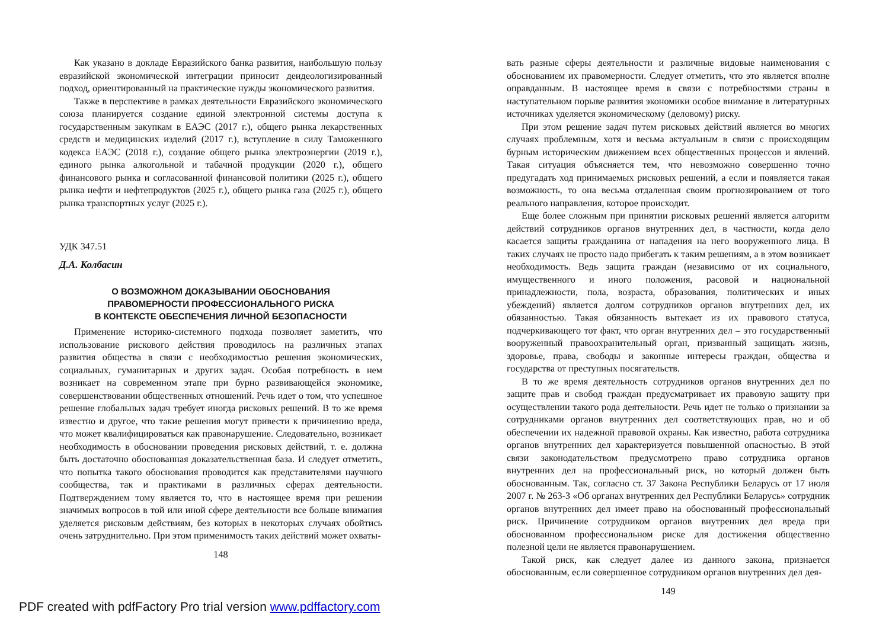Как указано в докладе Евразийского банка развития, наибольшую пользу евразийской экономической интеграции приносит деидеологизированный подход, ориентированный на практические нужды экономического развития.
Также в перспективе в рамках деятельности Евразийского экономического союза планируется создание единой электронной системы доступа к государственным закупкам в ЕАЭС (2017 г.), общего рынка лекарственных средств и медицинских изделий (2017 г.), вступление в силу Таможенного кодекса ЕАЭС (2018 г.), создание общего рынка электроэнергии (2019 г.), единого рынка алкогольной и табачной продукции (2020 г.), общего финансового рынка и согласованной финансовой политики (2025 г.), общего рынка нефти и нефтепродуктов (2025 г.), общего рынка газа (2025 г.), общего рынка транспортных услуг (2025 г.).
УДК 347.51
Д.А. Колбасин
О ВОЗМОЖНОМ ДОКАЗЫВАНИИ ОБОСНОВАНИЯ
ПРАВОМЕРНОСТИ ПРОФЕССИОНАЛЬНОГО РИСКА
В КОНТЕКСТЕ ОБЕСПЕЧЕНИЯ ЛИЧНОЙ БЕЗОПАСНОСТИ
Применение историко-системного подхода позволяет заметить, что использование рискового действия проводилось на различных этапах развития общества в связи с необходимостью решения экономических, социальных, гуманитарных и других задач. Особая потребность в нем возникает на современном этапе при бурно развивающейся экономике, совершенствовании общественных отношений. Речь идет о том, что успешное решение глобальных задач требует иногда рисковых решений. В то же время известно и другое, что такие решения могут привести к причинению вреда, что может квалифицироваться как правонарушение. Следовательно, возникает необходимость в обосновании проведения рисковых действий, т. е. должна быть достаточно обоснованная доказательственная база. И следует отметить, что попытка такого обоснования проводится как представителями научного сообщества, так и практиками в различных сферах деятельности. Подтверждением тому является то, что в настоящее время при решении значимых вопросов в той или иной сфере деятельности все больше внимания уделяется рисковым действиям, без которых в некоторых случаях обойтись очень затруднительно. При этом применимость таких действий может охваты-
148
вать разные сферы деятельности и различные видовые наименования с обоснованием их правомерности. Следует отметить, что это является вполне оправданным. В настоящее время в связи с потребностями страны в наступательном порыве развития экономики особое внимание в литературных источниках уделяется экономическому (деловому) риску.
При этом решение задач путем рисковых действий является во многих случаях проблемным, хотя и весьма актуальным в связи с происходящим бурным историческим движением всех общественных процессов и явлений. Такая ситуация объясняется тем, что невозможно совершенно точно предугадать ход принимаемых рисковых решений, а если и появляется такая возможность, то она весьма отдаленная своим прогнозированием от того реального направления, которое происходит.
Еще более сложным при принятии рисковых решений является алгоритм действий сотрудников органов внутренних дел, в частности, когда дело касается защиты гражданина от нападения на него вооруженного лица. В таких случаях не просто надо прибегать к таким решениям, а в этом возникает необходимость. Ведь защита граждан (независимо от их социального, имущественного и иного положения, расовой и национальной принадлежности, пола, возраста, образования, политических и иных убеждений) является долгом сотрудников органов внутренних дел, их обязанностью. Такая обязанность вытекает из их правового статуса, подчеркивающего тот факт, что орган внутренних дел – это государственный вооруженный правоохранительный орган, призванный защищать жизнь, здоровье, права, свободы и законные интересы граждан, общества и государства от преступных посягательств.
В то же время деятельность сотрудников органов внутренних дел по защите прав и свобод граждан предусматривает их правовую защиту при осуществлении такого рода деятельности. Речь идет не только о признании за сотрудниками органов внутренних дел соответствующих прав, но и об обеспечении их надежной правовой охраны. Как известно, работа сотрудника органов внутренних дел характеризуется повышенной опасностью. В этой связи законодательством предусмотрено право сотрудника органов внутренних дел на профессиональный риск, но который должен быть обоснованным. Так, согласно ст. 37 Закона Республики Беларусь от 17 июля 2007 г. № 263-З «Об органах внутренних дел Республики Беларусь» сотрудник органов внутренних дел имеет право на обоснованный профессиональный риск. Причинение сотрудником органов внутренних дел вреда при обоснованном профессиональном риске для достижения общественно полезной цели не является правонарушением.
Такой риск, как следует далее из данного закона, признается обоснованным, если совершенное сотрудником органов внутренних дел дея-
149
PDF created with pdfFactory Pro trial version www.pdffactory.com